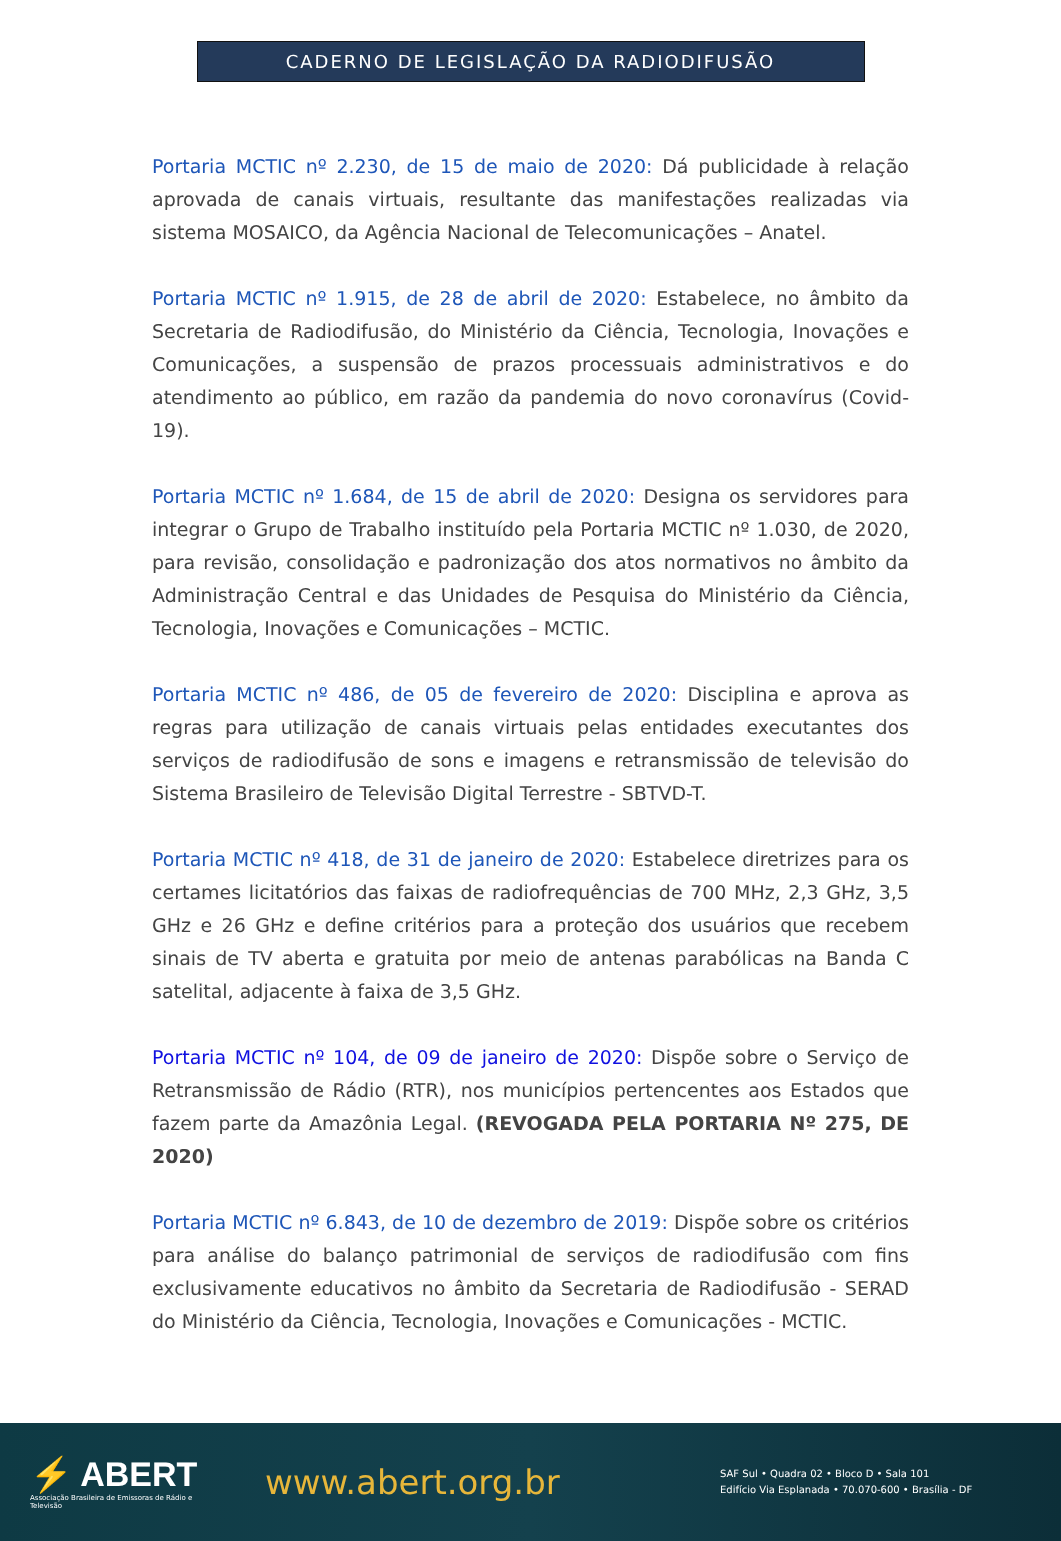CADERNO DE LEGISLAÇÃO DA RADIODIFUSÃO
Portaria MCTIC nº 2.230, de 15 de maio de 2020: Dá publicidade à relação aprovada de canais virtuais, resultante das manifestações realizadas via sistema MOSAICO, da Agência Nacional de Telecomunicações – Anatel.
Portaria MCTIC nº 1.915, de 28 de abril de 2020: Estabelece, no âmbito da Secretaria de Radiodifusão, do Ministério da Ciência, Tecnologia, Inovações e Comunicações, a suspensão de prazos processuais administrativos e do atendimento ao público, em razão da pandemia do novo coronavírus (Covid-19).
Portaria MCTIC nº 1.684, de 15 de abril de 2020: Designa os servidores para integrar o Grupo de Trabalho instituído pela Portaria MCTIC nº 1.030, de 2020, para revisão, consolidação e padronização dos atos normativos no âmbito da Administração Central e das Unidades de Pesquisa do Ministério da Ciência, Tecnologia, Inovações e Comunicações – MCTIC.
Portaria MCTIC nº 486, de 05 de fevereiro de 2020: Disciplina e aprova as regras para utilização de canais virtuais pelas entidades executantes dos serviços de radiodifusão de sons e imagens e retransmissão de televisão do Sistema Brasileiro de Televisão Digital Terrestre - SBTVD-T.
Portaria MCTIC nº 418, de 31 de janeiro de 2020: Estabelece diretrizes para os certames licitatórios das faixas de radiofrequências de 700 MHz, 2,3 GHz, 3,5 GHz e 26 GHz e define critérios para a proteção dos usuários que recebem sinais de TV aberta e gratuita por meio de antenas parabólicas na Banda C satelital, adjacente à faixa de 3,5 GHz.
Portaria MCTIC nº 104, de 09 de janeiro de 2020: Dispõe sobre o Serviço de Retransmissão de Rádio (RTR), nos municípios pertencentes aos Estados que fazem parte da Amazônia Legal. (REVOGADA PELA PORTARIA Nº 275, DE 2020)
Portaria MCTIC nº 6.843, de 10 de dezembro de 2019: Dispõe sobre os critérios para análise do balanço patrimonial de serviços de radiodifusão com fins exclusivamente educativos no âmbito da Secretaria de Radiodifusão - SERAD do Ministério da Ciência, Tecnologia, Inovações e Comunicações - MCTIC.
⚡ ABERT
Associação Brasileira de Emissoras de Rádio e Televisão
www.abert.org.br
SAF Sul • Quadra 02 • Bloco D • Sala 101
Edifício Via Esplanada • 70.070-600 • Brasília - DF